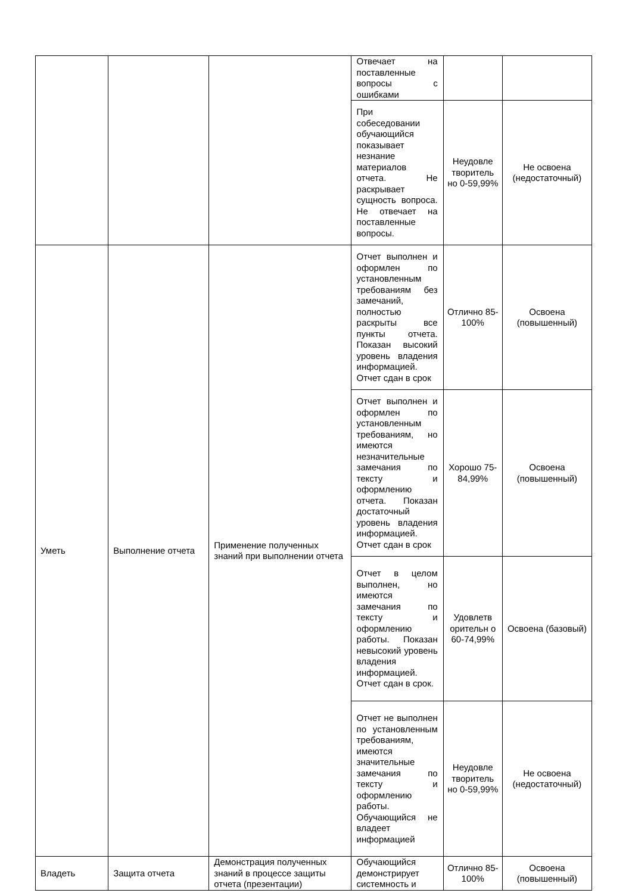| | | | Отвечает на поставленные вопросы с ошибками | | |
| | | | При собеседовании обучающийся показывает незнание материалов отчета. Не раскрывает сущность вопроса. Не отвечает на поставленные вопросы. | Неудовле творитель но 0-59,99% | Не освоена (недостаточный) |
| Уметь | Выполнение отчета | Применение полученных знаний при выполнении отчета | Отчет выполнен и оформлен по установленным требованиям без замечаний, полностью раскрыты все пункты отчета. Показан высокий уровень владения информацией. Отчет сдан в срок | Отлично 85-100% | Освоена (повышенный) |
| | | | Отчет выполнен и оформлен по установленным требованиям, но имеются незначительные замечания по тексту и оформлению отчета. Показан достаточный уровень владения информацией. Отчет сдан в срок | Хорошо 75-84,99% | Освоена (повышенный) |
| | | | Отчет в целом выполнен, но имеются замечания по тексту и оформлению работы. Показан невысокий уровень владения информацией. Отчет сдан в срок. | Удовлетв орительн о 60-74,99% | Освоена (базовый) |
| | | | Отчет не выполнен по установленным требованиям, имеются значительные замечания по тексту и оформлению работы. Обучающийся не владеет информацией | Неудовле творитель но 0-59,99% | Не освоена (недостаточный) |
| Владеть | Защита отчета | Демонстрация полученных знаний в процессе защиты отчета (презентации) | Обучающийся демонстрирует системность и | Отлично 85-100% | Освоена (повышенный) |